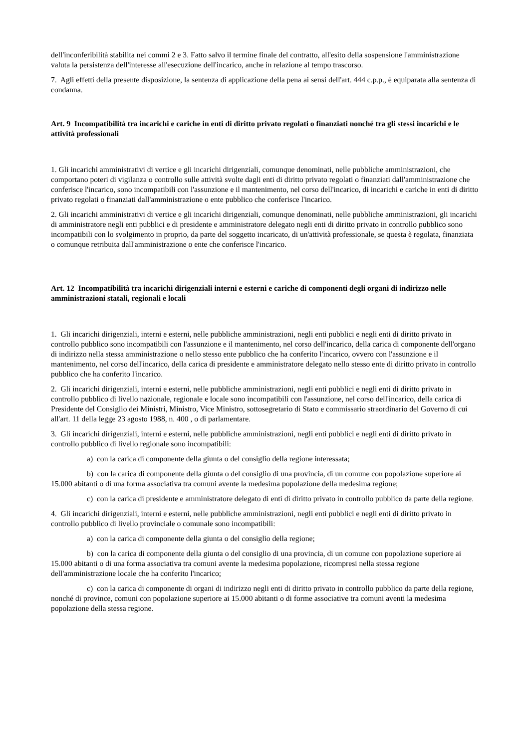dell'inconferibilità stabilita nei commi 2 e 3. Fatto salvo il termine finale del contratto, all'esito della sospensione l'amministrazione valuta la persistenza dell'interesse all'esecuzione dell'incarico, anche in relazione al tempo trascorso.
7. Agli effetti della presente disposizione, la sentenza di applicazione della pena ai sensi dell'art. 444 c.p.p., è equiparata alla sentenza di condanna.
Art. 9 Incompatibilità tra incarichi e cariche in enti di diritto privato regolati o finanziati nonché tra gli stessi incarichi e le attività professionali
1. Gli incarichi amministrativi di vertice e gli incarichi dirigenziali, comunque denominati, nelle pubbliche amministrazioni, che comportano poteri di vigilanza o controllo sulle attività svolte dagli enti di diritto privato regolati o finanziati dall'amministrazione che conferisce l'incarico, sono incompatibili con l'assunzione e il mantenimento, nel corso dell'incarico, di incarichi e cariche in enti di diritto privato regolati o finanziati dall'amministrazione o ente pubblico che conferisce l'incarico.
2. Gli incarichi amministrativi di vertice e gli incarichi dirigenziali, comunque denominati, nelle pubbliche amministrazioni, gli incarichi di amministratore negli enti pubblici e di presidente e amministratore delegato negli enti di diritto privato in controllo pubblico sono incompatibili con lo svolgimento in proprio, da parte del soggetto incaricato, di un'attività professionale, se questa è regolata, finanziata o comunque retribuita dall'amministrazione o ente che conferisce l'incarico.
Art. 12 Incompatibilità tra incarichi dirigenziali interni e esterni e cariche di componenti degli organi di indirizzo nelle amministrazioni statali, regionali e locali
1. Gli incarichi dirigenziali, interni e esterni, nelle pubbliche amministrazioni, negli enti pubblici e negli enti di diritto privato in controllo pubblico sono incompatibili con l'assunzione e il mantenimento, nel corso dell'incarico, della carica di componente dell'organo di indirizzo nella stessa amministrazione o nello stesso ente pubblico che ha conferito l'incarico, ovvero con l'assunzione e il mantenimento, nel corso dell'incarico, della carica di presidente e amministratore delegato nello stesso ente di diritto privato in controllo pubblico che ha conferito l'incarico.
2. Gli incarichi dirigenziali, interni e esterni, nelle pubbliche amministrazioni, negli enti pubblici e negli enti di diritto privato in controllo pubblico di livello nazionale, regionale e locale sono incompatibili con l'assunzione, nel corso dell'incarico, della carica di Presidente del Consiglio dei Ministri, Ministro, Vice Ministro, sottosegretario di Stato e commissario straordinario del Governo di cui all'art. 11 della legge 23 agosto 1988, n. 400 , o di parlamentare.
3. Gli incarichi dirigenziali, interni e esterni, nelle pubbliche amministrazioni, negli enti pubblici e negli enti di diritto privato in controllo pubblico di livello regionale sono incompatibili:
a) con la carica di componente della giunta o del consiglio della regione interessata;
b) con la carica di componente della giunta o del consiglio di una provincia, di un comune con popolazione superiore ai 15.000 abitanti o di una forma associativa tra comuni avente la medesima popolazione della medesima regione;
c) con la carica di presidente e amministratore delegato di enti di diritto privato in controllo pubblico da parte della regione.
4. Gli incarichi dirigenziali, interni e esterni, nelle pubbliche amministrazioni, negli enti pubblici e negli enti di diritto privato in controllo pubblico di livello provinciale o comunale sono incompatibili:
a) con la carica di componente della giunta o del consiglio della regione;
b) con la carica di componente della giunta o del consiglio di una provincia, di un comune con popolazione superiore ai 15.000 abitanti o di una forma associativa tra comuni avente la medesima popolazione, ricompresi nella stessa regione dell'amministrazione locale che ha conferito l'incarico;
c) con la carica di componente di organi di indirizzo negli enti di diritto privato in controllo pubblico da parte della regione, nonché di province, comuni con popolazione superiore ai 15.000 abitanti o di forme associative tra comuni aventi la medesima popolazione della stessa regione.